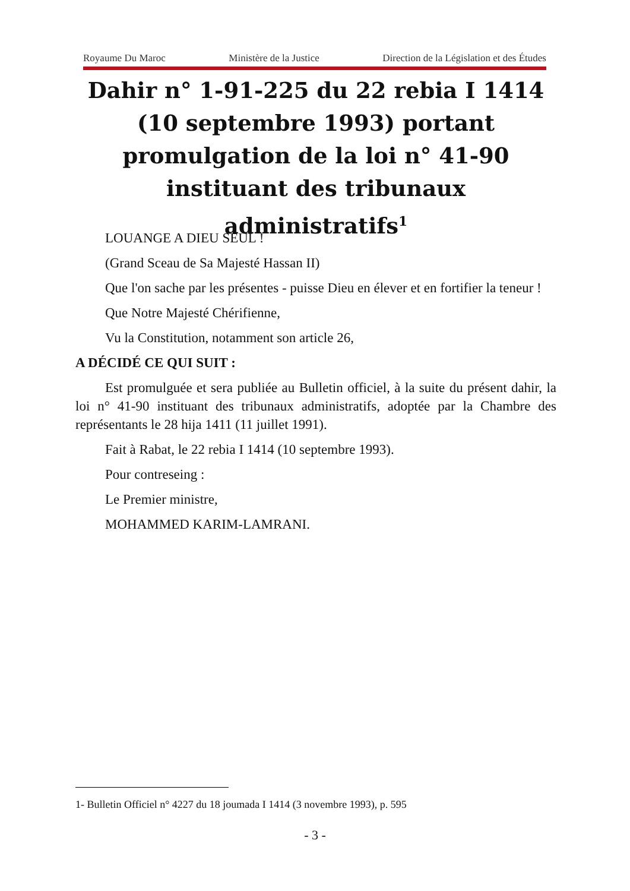Royaume Du Maroc Ministère de la Justice Direction de la Législation et des Études
Dahir n° 1-91-225 du 22 rebia I 1414 (10 septembre 1993) portant promulgation de la loi n° 41-90 instituant des tribunaux administratifs<sup>1</sup>
LOUANGE A DIEU SEUL !
(Grand Sceau de Sa Majesté Hassan II)
Que l'on sache par les présentes - puisse Dieu en élever et en fortifier la teneur !
Que Notre Majesté Chérifienne,
Vu la Constitution, notamment son article 26,
A DÉCIDÉ CE QUI SUIT :
Est promulguée et sera publiée au Bulletin officiel, à la suite du présent dahir, la loi n° 41-90 instituant des tribunaux administratifs, adoptée par la Chambre des représentants le 28 hija 1411 (11 juillet 1991).
Fait à Rabat, le 22 rebia I 1414 (10 septembre 1993).
Pour contreseing :
Le Premier ministre,
MOHAMMED KARIM-LAMRANI.
1- Bulletin Officiel n° 4227 du 18 joumada I 1414 (3 novembre 1993), p. 595
- 3 -